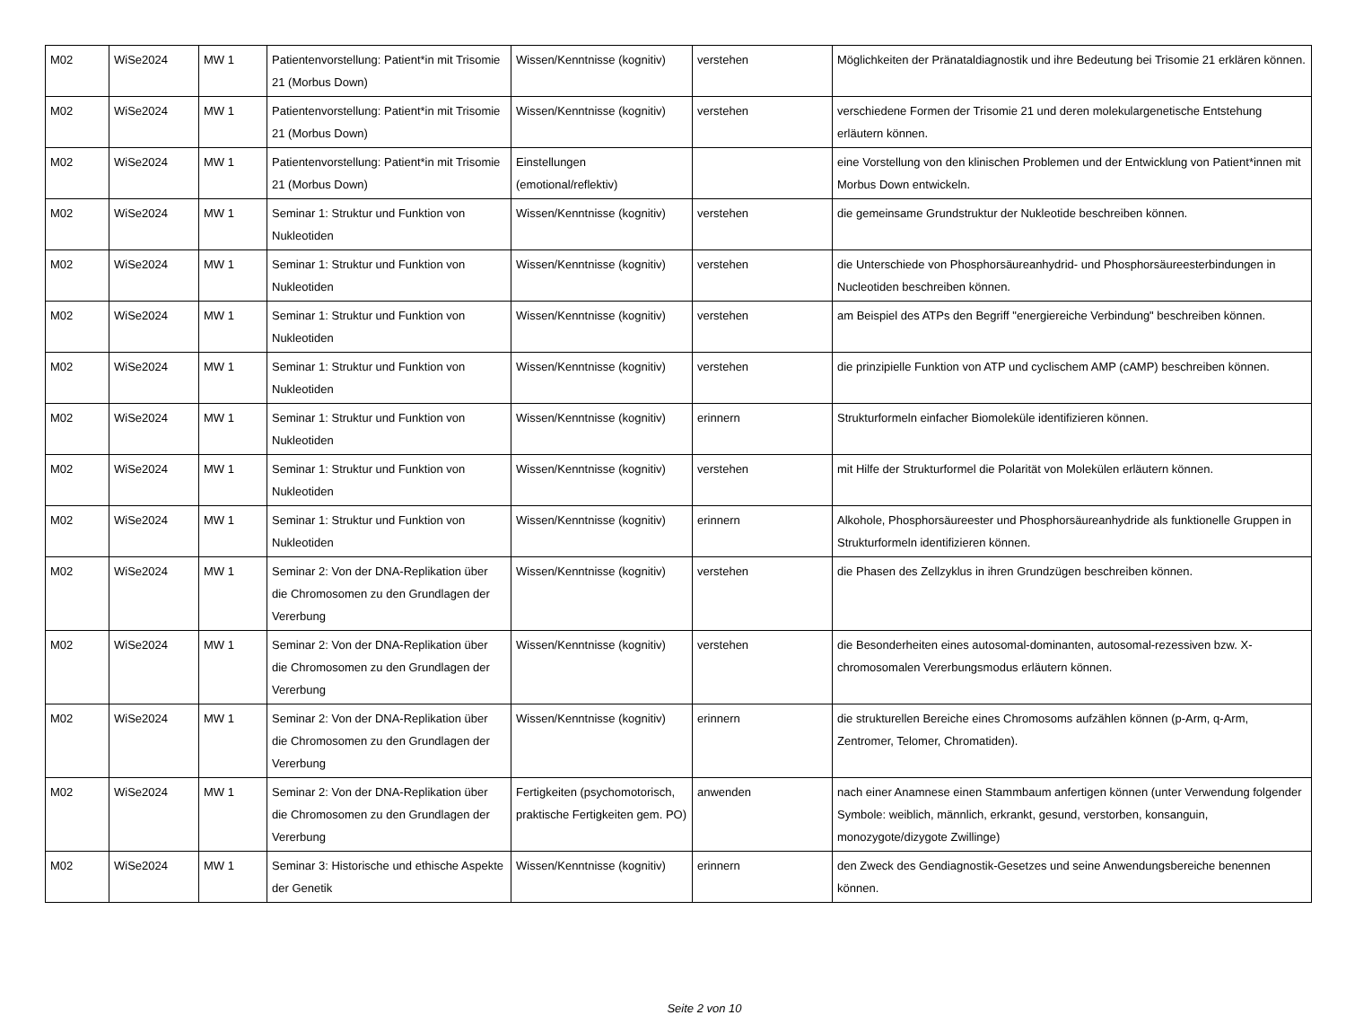| M02 | WiSe2024 | MW 1 | Patientenvorstellung: Patient*in mit Trisomie 21 (Morbus Down) | Wissen/Kenntnisse (kognitiv) | verstehen | Möglichkeiten der Pränataldiagnostik und ihre Bedeutung bei Trisomie 21 erklären können. |
| M02 | WiSe2024 | MW 1 | Patientenvorstellung: Patient*in mit Trisomie 21 (Morbus Down) | Wissen/Kenntnisse (kognitiv) | verstehen | verschiedene Formen der Trisomie 21 und deren molekulargenetische Entstehung erläutern können. |
| M02 | WiSe2024 | MW 1 | Patientenvorstellung: Patient*in mit Trisomie 21 (Morbus Down) | Einstellungen (emotional/reflektiv) | | eine Vorstellung von den klinischen Problemen und der Entwicklung von Patient*innen mit Morbus Down entwickeln. |
| M02 | WiSe2024 | MW 1 | Seminar 1: Struktur und Funktion von Nukleotiden | Wissen/Kenntnisse (kognitiv) | verstehen | die gemeinsame Grundstruktur der Nukleotide beschreiben können. |
| M02 | WiSe2024 | MW 1 | Seminar 1: Struktur und Funktion von Nukleotiden | Wissen/Kenntnisse (kognitiv) | verstehen | die Unterschiede von Phosphorsäureanhydrid- und Phosphorsäureesterbindungen in Nucleotiden beschreiben können. |
| M02 | WiSe2024 | MW 1 | Seminar 1: Struktur und Funktion von Nukleotiden | Wissen/Kenntnisse (kognitiv) | verstehen | am Beispiel des ATPs den Begriff "energiereiche Verbindung" beschreiben können. |
| M02 | WiSe2024 | MW 1 | Seminar 1: Struktur und Funktion von Nukleotiden | Wissen/Kenntnisse (kognitiv) | verstehen | die prinzipielle Funktion von ATP und cyclischem AMP (cAMP) beschreiben können. |
| M02 | WiSe2024 | MW 1 | Seminar 1: Struktur und Funktion von Nukleotiden | Wissen/Kenntnisse (kognitiv) | erinnern | Strukturformeln einfacher Biomoleküle identifizieren können. |
| M02 | WiSe2024 | MW 1 | Seminar 1: Struktur und Funktion von Nukleotiden | Wissen/Kenntnisse (kognitiv) | verstehen | mit Hilfe der Strukturformel die Polarität von Molekülen erläutern können. |
| M02 | WiSe2024 | MW 1 | Seminar 1: Struktur und Funktion von Nukleotiden | Wissen/Kenntnisse (kognitiv) | erinnern | Alkohole, Phosphorsäureester und Phosphorsäureanhydride als funktionelle Gruppen in Strukturformeln identifizieren können. |
| M02 | WiSe2024 | MW 1 | Seminar 2: Von der DNA-Replikation über die Chromosomen zu den Grundlagen der Vererbung | Wissen/Kenntnisse (kognitiv) | verstehen | die Phasen des Zellzyklus in ihren Grundzügen beschreiben können. |
| M02 | WiSe2024 | MW 1 | Seminar 2: Von der DNA-Replikation über die Chromosomen zu den Grundlagen der Vererbung | Wissen/Kenntnisse (kognitiv) | verstehen | die Besonderheiten eines autosomal-dominanten, autosomal-rezessiven bzw. X-chromosomalen Vererbungsmodus erläutern können. |
| M02 | WiSe2024 | MW 1 | Seminar 2: Von der DNA-Replikation über die Chromosomen zu den Grundlagen der Vererbung | Wissen/Kenntnisse (kognitiv) | erinnern | die strukturellen Bereiche eines Chromosoms aufzählen können (p-Arm, q-Arm, Zentromer, Telomer, Chromatiden). |
| M02 | WiSe2024 | MW 1 | Seminar 2: Von der DNA-Replikation über die Chromosomen zu den Grundlagen der Vererbung | Fertigkeiten (psychomotorisch, praktische Fertigkeiten gem. PO) | anwenden | nach einer Anamnese einen Stammbaum anfertigen können (unter Verwendung folgender Symbole: weiblich, männlich, erkrankt, gesund, verstorben, konsanguin, monozygote/dizygote Zwillinge) |
| M02 | WiSe2024 | MW 1 | Seminar 3: Historische und ethische Aspekte der Genetik | Wissen/Kenntnisse (kognitiv) | erinnern | den Zweck des Gendiagnostik-Gesetzes und seine Anwendungsbereiche benennen können. |
Seite 2 von 10